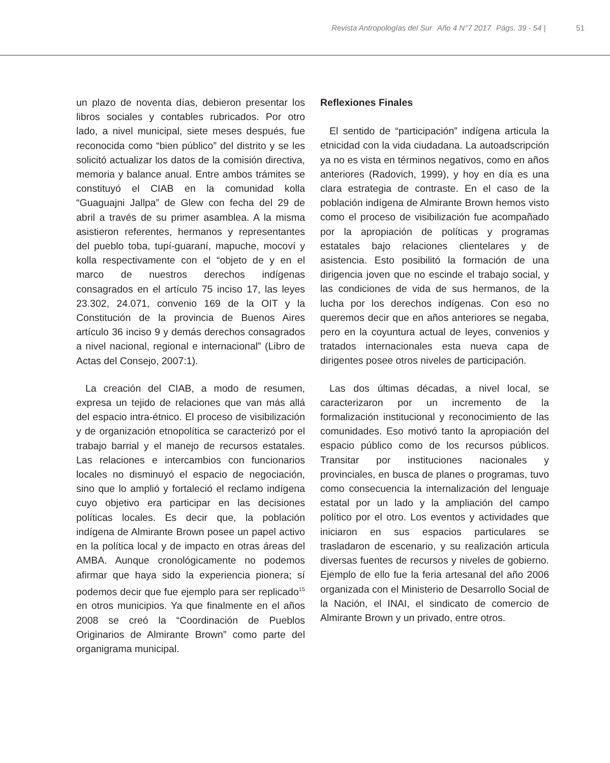Revista Antropologías del Sur Año 4 N°7 2017 Págs. 39 - 54 | 51
un plazo de noventa días, debieron presentar los libros sociales y contables rubricados. Por otro lado, a nivel municipal, siete meses después, fue reconocida como “bien público” del distrito y se les solicitó actualizar los datos de la comisión directiva, memoria y balance anual. Entre ambos trámites se constituyó el CIAB en la comunidad kolla “Guaguajni Jallpa” de Glew con fecha del 29 de abril a través de su primer asamblea. A la misma asistieron referentes, hermanos y representantes del pueblo toba, tupí-guaraní, mapuche, mocoví y kolla respectivamente con el “objeto de y en el marco de nuestros derechos indígenas consagrados en el artículo 75 inciso 17, las leyes 23.302, 24.071, convenio 169 de la OIT y la Constitución de la provincia de Buenos Aires artículo 36 inciso 9 y demás derechos consagrados a nivel nacional, regional e internacional” (Libro de Actas del Consejo, 2007:1).
La creación del CIAB, a modo de resumen, expresa un tejido de relaciones que van más allá del espacio intra-étnico. El proceso de visibilización y de organización etnopolítica se caracterizó por el trabajo barrial y el manejo de recursos estatales. Las relaciones e intercambios con funcionarios locales no disminuyó el espacio de negociación, sino que lo amplió y fortaleció el reclamo indígena cuyo objetivo era participar en las decisiones políticas locales. Es decir que, la población indígena de Almirante Brown posee un papel activo en la política local y de impacto en otras áreas del AMBA. Aunque cronológicamente no podemos afirmar que haya sido la experiencia pionera; sí podemos decir que fue ejemplo para ser replicado<sup>15</sup> en otros municipios. Ya que finalmente en el años 2008 se creó la “Coordinación de Pueblos Originarios de Almirante Brown” como parte del organigrama municipal.
Reflexiones Finales
El sentido de “participación” indígena articula la etnicidad con la vida ciudadana. La autoadscripción ya no es vista en términos negativos, como en años anteriores (Radovich, 1999), y hoy en día es una clara estrategia de contraste. En el caso de la población indígena de Almirante Brown hemos visto como el proceso de visibilización fue acompañado por la apropiación de políticas y programas estatales bajo relaciones clientelares y de asistencia. Esto posibilitó la formación de una dirigencia joven que no escinde el trabajo social, y las condiciones de vida de sus hermanos, de la lucha por los derechos indígenas. Con eso no queremos decir que en años anteriores se negaba, pero en la coyuntura actual de leyes, convenios y tratados internacionales esta nueva capa de dirigentes posee otros niveles de participación.
Las dos últimas décadas, a nivel local, se caracterizaron por un incremento de la formalización institucional y reconocimiento de las comunidades. Eso motivó tanto la apropiación del espacio público como de los recursos públicos. Transitar por instituciones nacionales y provinciales, en busca de planes o programas, tuvo como consecuencia la internalización del lenguaje estatal por un lado y la ampliación del campo político por el otro. Los eventos y actividades que iniciaron en sus espacios particulares se trasladaron de escenario, y su realización articula diversas fuentes de recursos y niveles de gobierno. Ejemplo de ello fue la feria artesanal del año 2006 organizada con el Ministerio de Desarrollo Social de la Nación, el INAI, el sindicato de comercio de Almirante Brown y un privado, entre otros.